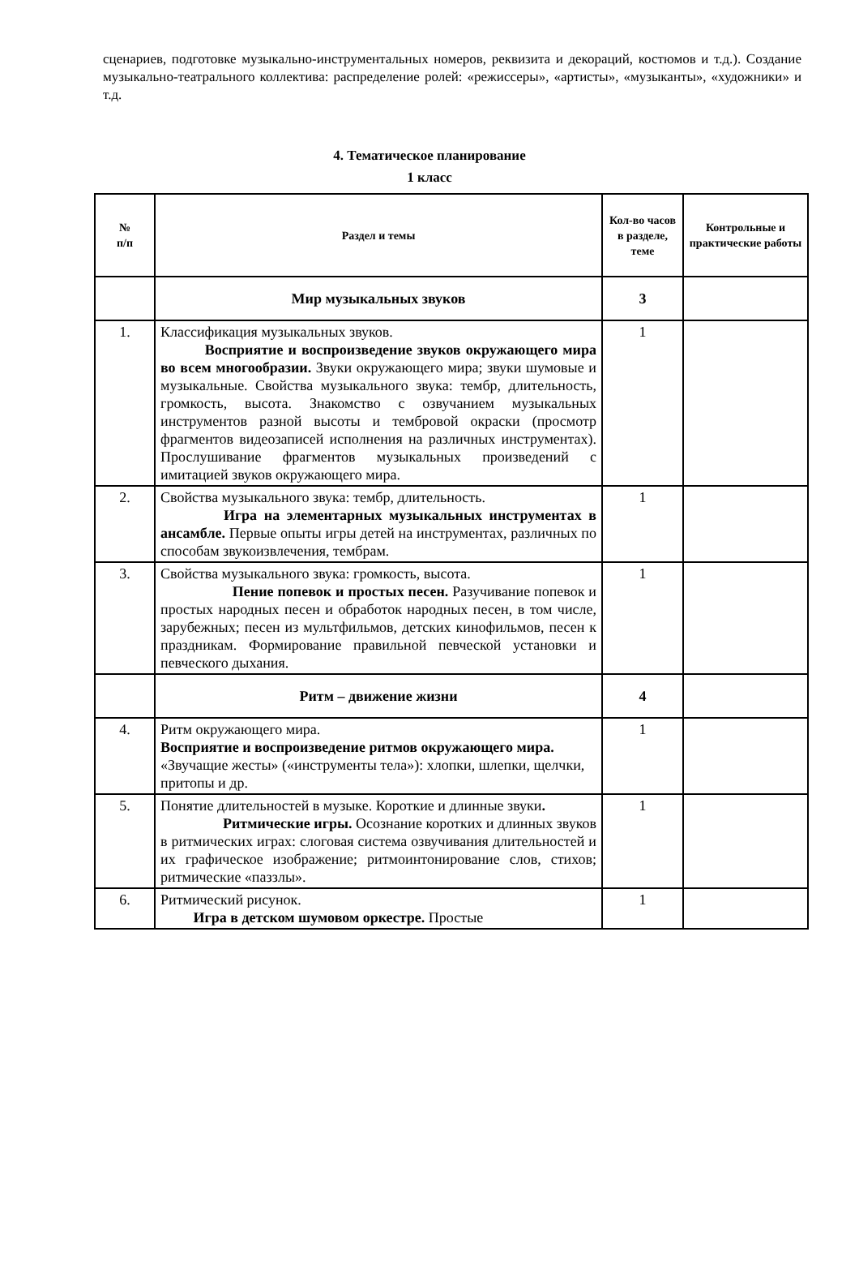сценариев, подготовке музыкально-инструментальных номеров, реквизита и декораций, костюмов и т.д.). Создание музыкально-театрального коллектива: распределение ролей: «режиссеры», «артисты», «музыканты», «художники» и т.д.
4. Тематическое планирование
1 класс
| № п/п | Раздел и темы | Кол-во часов в разделе, теме | Контрольные и практические работы |
| --- | --- | --- | --- |
| | Мир музыкальных звуков | 3 | |
| 1. | Классификация музыкальных звуков. Восприятие и воспроизведение звуков окружающего мира во всем многообразии. Звуки окружающего мира; звуки шумовые и музыкальные. Свойства музыкального звука: тембр, длительность, громкость, высота. Знакомство с озвучанием музыкальных инструментов разной высоты и тембровой окраски (просмотр фрагментов видеозаписей исполнения на различных инструментах). Прослушивание фрагментов музыкальных произведений с имитацией звуков окружающего мира. | 1 | |
| 2. | Свойства музыкального звука: тембр, длительность. Игра на элементарных музыкальных инструментах в ансамбле. Первые опыты игры детей на инструментах, различных по способам звукоизвлечения, тембрам. | 1 | |
| 3. | Свойства музыкального звука: громкость, высота. Пение попевок и простых песен. Разучивание попевок и простых народных песен и обработок народных песен, в том числе, зарубежных; песен из мультфильмов, детских кинофильмов, песен к праздникам. Формирование правильной певческой установки и певческого дыхания. | 1 | |
| | Ритм – движение жизни | 4 | |
| 4. | Ритм окружающего мира. Восприятие и воспроизведение ритмов окружающего мира. «Звучащие жесты» («инструменты тела»): хлопки, шлепки, щелчки, притопы и др. | 1 | |
| 5. | Понятие длительностей в музыке. Короткие и длинные звуки . Ритмические игры. Осознание коротких и длинных звуков в ритмических играх: слоговая система озвучивания длительностей и их графическое изображение; ритмоинтонирование слов, стихов; ритмические «паззлы». | 1 | |
| 6. | Ритмический рисунок. Игра в детском шумовом оркестре. Простые | 1 | |